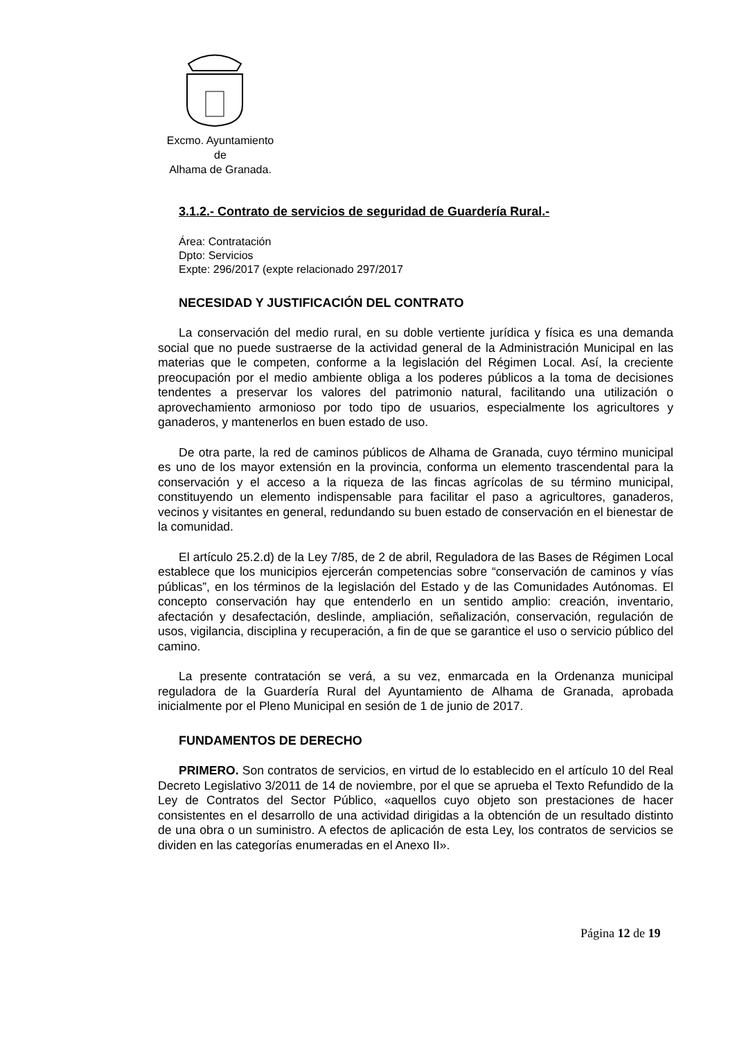Excmo. Ayuntamiento
de
Alhama de Granada.
3.1.2.- Contrato de servicios de seguridad de Guardería Rural.-
Área: Contratación
Dpto: Servicios
Expte: 296/2017 (expte relacionado 297/2017
NECESIDAD Y JUSTIFICACIÓN DEL CONTRATO
La conservación del medio rural, en su doble vertiente jurídica y física es una demanda social que no puede sustraerse de la actividad general de la Administración Municipal en las materias que le competen, conforme a la legislación del Régimen Local. Así, la creciente preocupación por el medio ambiente obliga a los poderes públicos a la toma de decisiones tendentes a preservar los valores del patrimonio natural, facilitando una utilización o aprovechamiento armonioso por todo tipo de usuarios, especialmente los agricultores y ganaderos, y mantenerlos en buen estado de uso.
De otra parte, la red de caminos públicos de Alhama de Granada, cuyo término municipal es uno de los mayor extensión en la provincia, conforma un elemento trascendental para la conservación y el acceso a la riqueza de las fincas agrícolas de su término municipal, constituyendo un elemento indispensable para facilitar el paso a agricultores, ganaderos, vecinos y visitantes en general, redundando su buen estado de conservación en el bienestar de la comunidad.
El artículo 25.2.d) de la Ley 7/85, de 2 de abril, Reguladora de las Bases de Régimen Local establece que los municipios ejercerán competencias sobre “conservación de caminos y vías públicas”, en los términos de la legislación del Estado y de las Comunidades Autónomas. El concepto conservación hay que entenderlo en un sentido amplio: creación, inventario, afectación y desafectación, deslinde, ampliación, señalización, conservación, regulación de usos, vigilancia, disciplina y recuperación, a fin de que se garantice el uso o servicio público del camino.
La presente contratación se verá, a su vez, enmarcada en la Ordenanza municipal reguladora de la Guardería Rural del Ayuntamiento de Alhama de Granada, aprobada inicialmente por el Pleno Municipal en sesión de 1 de junio de 2017.
FUNDAMENTOS DE DERECHO
PRIMERO. Son contratos de servicios, en virtud de lo establecido en el artículo 10 del Real Decreto Legislativo 3/2011 de 14 de noviembre, por el que se aprueba el Texto Refundido de la Ley de Contratos del Sector Público, «aquellos cuyo objeto son prestaciones de hacer consistentes en el desarrollo de una actividad dirigidas a la obtención de un resultado distinto de una obra o un suministro. A efectos de aplicación de esta Ley, los contratos de servicios se dividen en las categorías enumeradas en el Anexo II».
Página 12 de 19